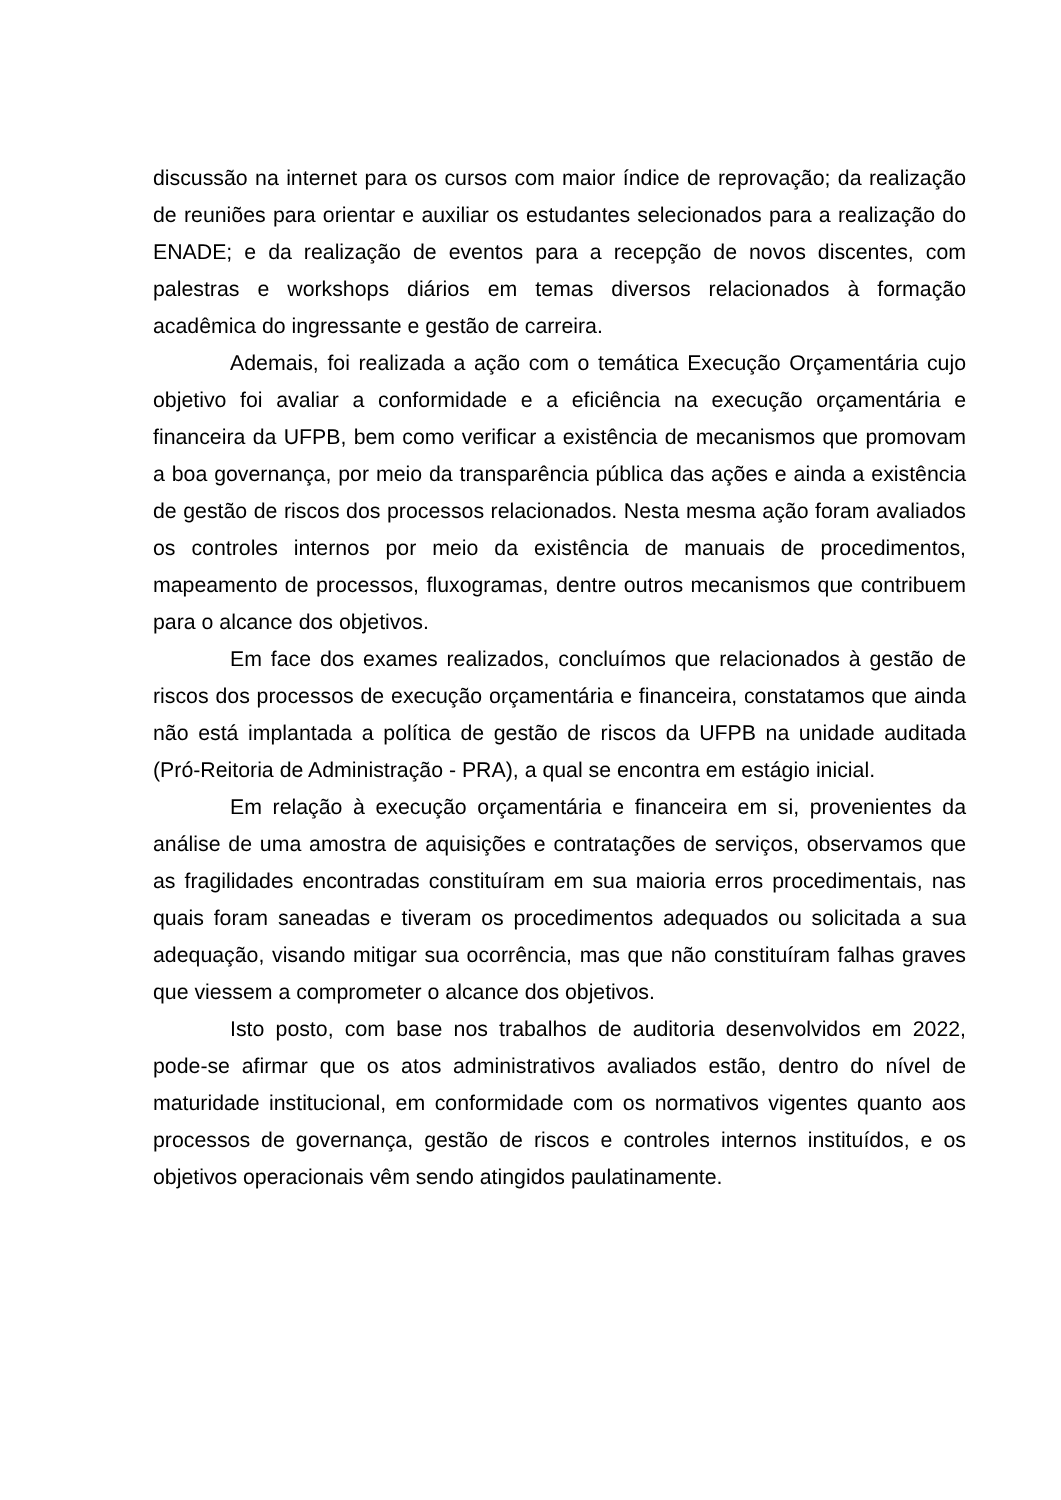discussão na internet para os cursos com maior índice de reprovação; da realização de reuniões para orientar e auxiliar os estudantes selecionados para a realização do ENADE; e da realização de eventos para a recepção de novos discentes, com palestras e workshops diários em temas diversos relacionados à formação acadêmica do ingressante e gestão de carreira.
Ademais, foi realizada a ação com o temática Execução Orçamentária cujo objetivo foi avaliar a conformidade e a eficiência na execução orçamentária e financeira da UFPB, bem como verificar a existência de mecanismos que promovam a boa governança, por meio da transparência pública das ações e ainda a existência de gestão de riscos dos processos relacionados. Nesta mesma ação foram avaliados os controles internos por meio da existência de manuais de procedimentos, mapeamento de processos, fluxogramas, dentre outros mecanismos que contribuem para o alcance dos objetivos.
Em face dos exames realizados, concluímos que relacionados à gestão de riscos dos processos de execução orçamentária e financeira, constatamos que ainda não está implantada a política de gestão de riscos da UFPB na unidade auditada (Pró-Reitoria de Administração - PRA), a qual se encontra em estágio inicial.
Em relação à execução orçamentária e financeira em si, provenientes da análise de uma amostra de aquisições e contratações de serviços, observamos que as fragilidades encontradas constituíram em sua maioria erros procedimentais, nas quais foram saneadas e tiveram os procedimentos adequados ou solicitada a sua adequação, visando mitigar sua ocorrência, mas que não constituíram falhas graves que viessem a comprometer o alcance dos objetivos.
Isto posto, com base nos trabalhos de auditoria desenvolvidos em 2022, pode-se afirmar que os atos administrativos avaliados estão, dentro do nível de maturidade institucional, em conformidade com os normativos vigentes quanto aos processos de governança, gestão de riscos e controles internos instituídos, e os objetivos operacionais vêm sendo atingidos paulatinamente.